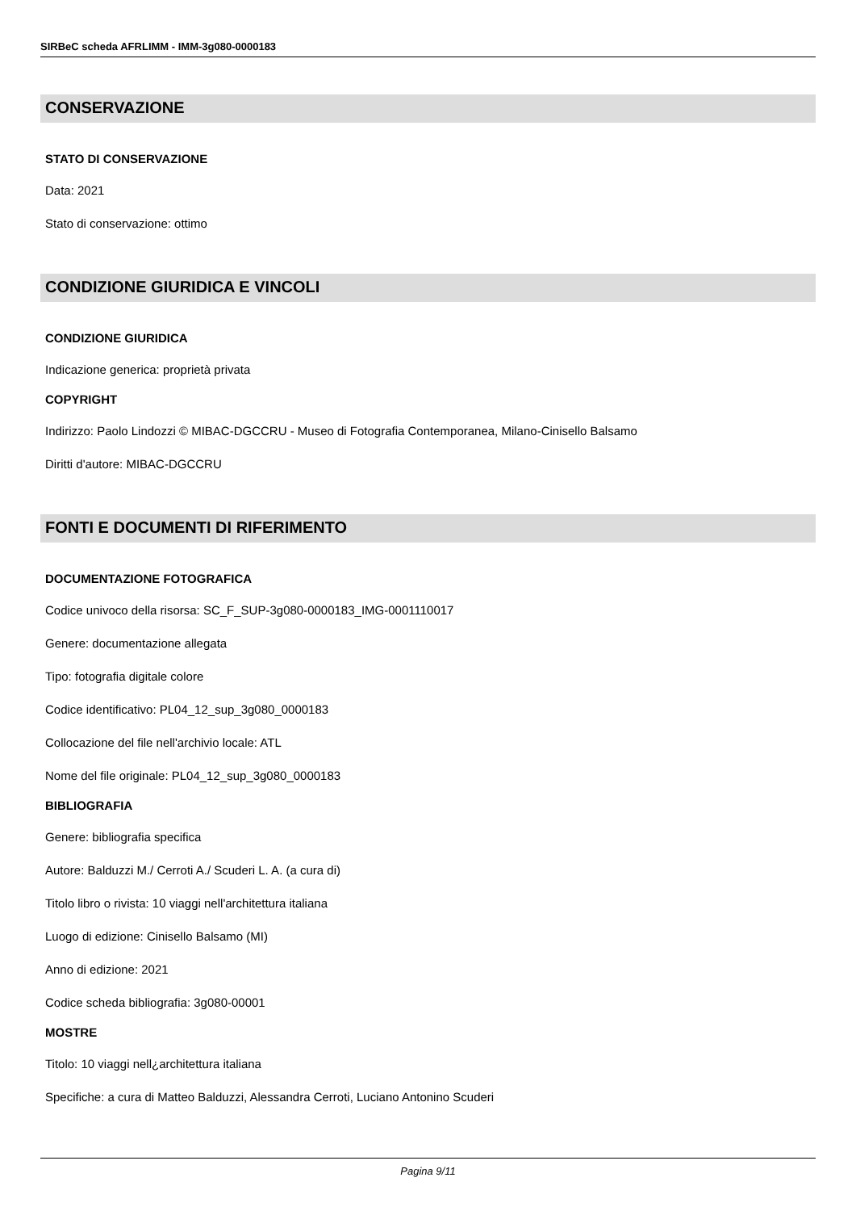SIRBeC scheda AFRLIMM - IMM-3g080-0000183
CONSERVAZIONE
STATO DI CONSERVAZIONE
Data: 2021
Stato di conservazione: ottimo
CONDIZIONE GIURIDICA E VINCOLI
CONDIZIONE GIURIDICA
Indicazione generica: proprietà privata
COPYRIGHT
Indirizzo: Paolo Lindozzi © MIBAC-DGCCRU - Museo di Fotografia Contemporanea, Milano-Cinisello Balsamo
Diritti d'autore: MIBAC-DGCCRU
FONTI E DOCUMENTI DI RIFERIMENTO
DOCUMENTAZIONE FOTOGRAFICA
Codice univoco della risorsa: SC_F_SUP-3g080-0000183_IMG-0001110017
Genere: documentazione allegata
Tipo: fotografia digitale colore
Codice identificativo: PL04_12_sup_3g080_0000183
Collocazione del file nell'archivio locale: ATL
Nome del file originale: PL04_12_sup_3g080_0000183
BIBLIOGRAFIA
Genere: bibliografia specifica
Autore: Balduzzi M./ Cerroti A./ Scuderi L. A. (a cura di)
Titolo libro o rivista: 10 viaggi nell'architettura italiana
Luogo di edizione: Cinisello Balsamo (MI)
Anno di edizione: 2021
Codice scheda bibliografia: 3g080-00001
MOSTRE
Titolo: 10 viaggi nell¿architettura italiana
Specifiche: a cura di Matteo Balduzzi, Alessandra Cerroti, Luciano Antonino Scuderi
Pagina 9/11